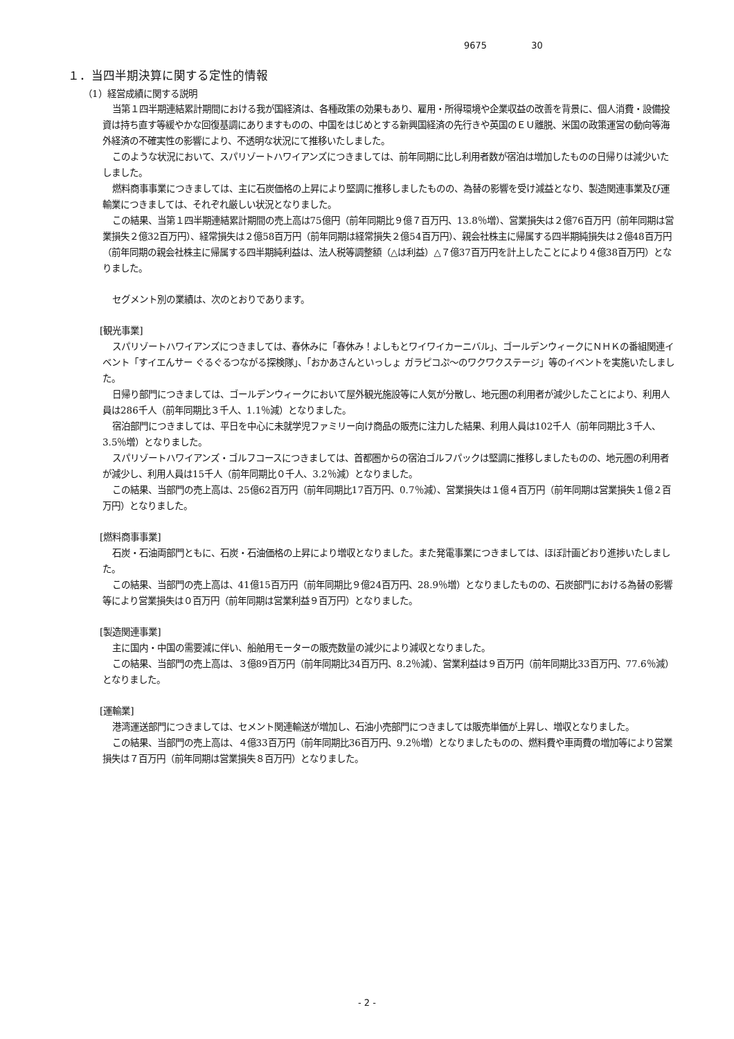9675 30
１．当四半期決算に関する定性的情報
（1）経営成績に関する説明
当第１四半期連結累計期間における我が国経済は、各種政策の効果もあり、雇用・所得環境や企業収益の改善を背景に、個人消費・設備投資は持ち直す等緩やかな回復基調にありますものの、中国をはじめとする新興国経済の先行きや英国のＥＵ離脱、米国の政策運営の動向等海外経済の不確実性の影響により、不透明な状況にて推移いたしました。
このような状況において、スパリゾートハワイアンズにつきましては、前年同期に比し利用者数が宿泊は増加したものの日帰りは減少いたしました。
燃料商事事業につきましては、主に石炭価格の上昇により堅調に推移しましたものの、為替の影響を受け減益となり、製造関連事業及び運輸業につきましては、それぞれ厳しい状況となりました。
この結果、当第１四半期連結累計期間の売上高は75億円（前年同期比９億７百万円、13.8％増）、営業損失は２億76百万円（前年同期は営業損失２億32百万円）、経常損失は２億58百万円（前年同期は経常損失２億54百万円）、親会社株主に帰属する四半期純損失は２億48百万円（前年同期の親会社株主に帰属する四半期純利益は、法人税等調整額（△は利益）△７億37百万円を計上したことにより４億38百万円）となりました。
セグメント別の業績は、次のとおりであります。
[観光事業]
スパリゾートハワイアンズにつきましては、春休みに「春休み！よしもとワイワイカーニバル」、ゴールデンウィークにＮＨＫの番組関連イベント「すイエんサー ぐるぐるつながる探検隊」、「おかあさんといっしょ ガラピコぷ～のワクワクステージ」等のイベントを実施いたしました。
日帰り部門につきましては、ゴールデンウィークにおいて屋外観光施設等に人気が分散し、地元圏の利用者が減少したことにより、利用人員は286千人（前年同期比３千人、1.1％減）となりました。
宿泊部門につきましては、平日を中心に未就学児ファミリー向け商品の販売に注力した結果、利用人員は102千人（前年同期比３千人、3.5％増）となりました。
スパリゾートハワイアンズ・ゴルフコースにつきましては、首都圏からの宿泊ゴルフパックは堅調に推移しましたものの、地元圏の利用者が減少し、利用人員は15千人（前年同期比０千人、3.2％減）となりました。
この結果、当部門の売上高は、25億62百万円（前年同期比17百万円、0.7％減）、営業損失は１億４百万円（前年同期は営業損失１億２百万円）となりました。
[燃料商事事業]
石炭・石油両部門ともに、石炭・石油価格の上昇により増収となりました。また発電事業につきましては、ほぼ計画どおり進捗いたしました。
この結果、当部門の売上高は、41億15百万円（前年同期比９億24百万円、28.9％増）となりましたものの、石炭部門における為替の影響等により営業損失は０百万円（前年同期は営業利益９百万円）となりました。
[製造関連事業]
主に国内・中国の需要減に伴い、船舶用モーターの販売数量の減少により減収となりました。
この結果、当部門の売上高は、３億89百万円（前年同期比34百万円、8.2％減）、営業利益は９百万円（前年同期比33百万円、77.6％減）となりました。
[運輸業]
港湾運送部門につきましては、セメント関連輸送が増加し、石油小売部門につきましては販売単価が上昇し、増収となりました。
この結果、当部門の売上高は、４億33百万円（前年同期比36百万円、9.2％増）となりましたものの、燃料費や車両費の増加等により営業損失は７百万円（前年同期は営業損失８百万円）となりました。
- 2 -